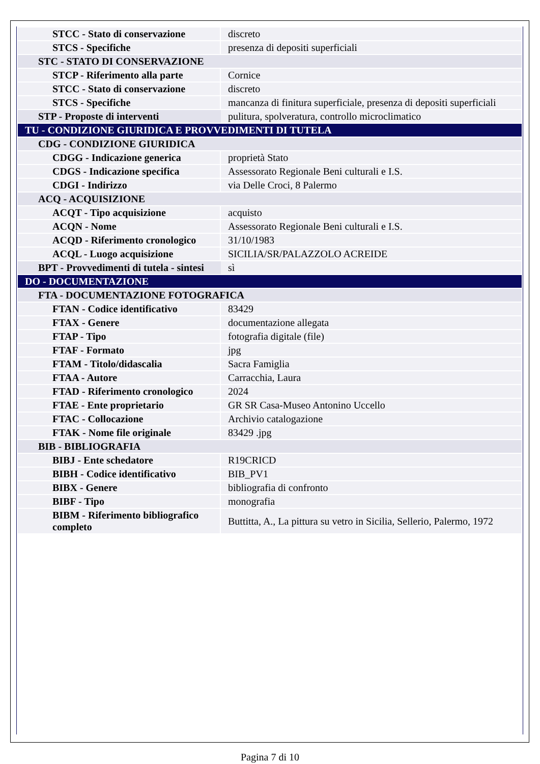| STCC - Stato di conservazione | discreto |
| STCS - Specifiche | presenza di depositi superficiali |
| STC - STATO DI CONSERVAZIONE | |
| STCP - Riferimento alla parte | Cornice |
| STCC - Stato di conservazione | discreto |
| STCS - Specifiche | mancanza di finitura superficiale, presenza di depositi superficiali |
| STP - Proposte di interventi | pulitura, spolveratura, controllo microclimatico |
| TU - CONDIZIONE GIURIDICA E PROVVEDIMENTI DI TUTELA | |
| CDG - CONDIZIONE GIURIDICA | |
| CDGG - Indicazione generica | proprietà Stato |
| CDGS - Indicazione specifica | Assessorato Regionale Beni culturali e I.S. |
| CDGI - Indirizzo | via Delle Croci, 8 Palermo |
| ACQ - ACQUISIZIONE | |
| ACQT - Tipo acquisizione | acquisto |
| ACQN - Nome | Assessorato Regionale Beni culturali e I.S. |
| ACQD - Riferimento cronologico | 31/10/1983 |
| ACQL - Luogo acquisizione | SICILIA/SR/PALAZZOLO ACREIDE |
| BPT - Provvedimenti di tutela - sintesi | sì |
| DO - DOCUMENTAZIONE | |
| FTA - DOCUMENTAZIONE FOTOGRAFICA | |
| FTAN - Codice identificativo | 83429 |
| FTAX - Genere | documentazione allegata |
| FTAP - Tipo | fotografia digitale (file) |
| FTAF - Formato | jpg |
| FTAM - Titolo/didascalia | Sacra Famiglia |
| FTAA - Autore | Carracchia, Laura |
| FTAD - Riferimento cronologico | 2024 |
| FTAE - Ente proprietario | GR SR Casa-Museo Antonino Uccello |
| FTAC - Collocazione | Archivio catalogazione |
| FTAK - Nome file originale | 83429 .jpg |
| BIB - BIBLIOGRAFIA | |
| BIBJ - Ente schedatore | R19CRICD |
| BIBH - Codice identificativo | BIB_PV1 |
| BIBX - Genere | bibliografia di confronto |
| BIBF - Tipo | monografia |
| BIBM - Riferimento bibliografico completo | Buttitta, A., La pittura su vetro in Sicilia, Sellerio, Palermo, 1972 |
Pagina 7 di 10